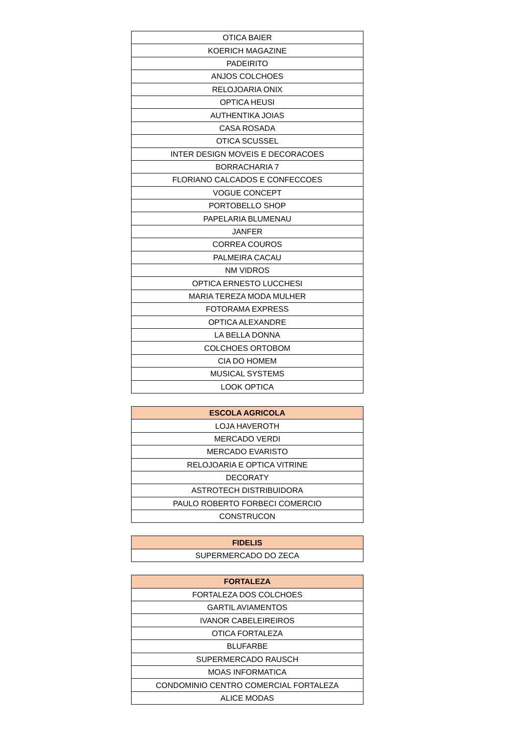| OTICA BAIER |
| KOERICH MAGAZINE |
| PADEIRITO |
| ANJOS COLCHOES |
| RELOJOARIA ONIX |
| OPTICA HEUSI |
| AUTHENTIKA JOIAS |
| CASA ROSADA |
| OTICA SCUSSEL |
| INTER DESIGN MOVEIS E DECORACOES |
| BORRACHARIA 7 |
| FLORIANO CALCADOS E CONFECCOES |
| VOGUE CONCEPT |
| PORTOBELLO SHOP |
| PAPELARIA BLUMENAU |
| JANFER |
| CORREA COUROS |
| PALMEIRA CACAU |
| NM VIDROS |
| OPTICA ERNESTO LUCCHESI |
| MARIA TEREZA MODA MULHER |
| FOTORAMA EXPRESS |
| OPTICA ALEXANDRE |
| LA BELLA DONNA |
| COLCHOES ORTOBOM |
| CIA DO HOMEM |
| MUSICAL SYSTEMS |
| LOOK OPTICA |
| ESCOLA AGRICOLA |
| --- |
| LOJA HAVEROTH |
| MERCADO VERDI |
| MERCADO EVARISTO |
| RELOJOARIA E OPTICA VITRINE |
| DECORATY |
| ASTROTECH DISTRIBUIDORA |
| PAULO ROBERTO FORBECI COMERCIO |
| CONSTRUCON |
| FIDELIS |
| --- |
| SUPERMERCADO DO ZECA |
| FORTALEZA |
| --- |
| FORTALEZA DOS COLCHOES |
| GARTIL AVIAMENTOS |
| IVANOR CABELEIREIROS |
| OTICA FORTALEZA |
| BLUFARBE |
| SUPERMERCADO RAUSCH |
| MOAS INFORMATICA |
| CONDOMINIO CENTRO COMERCIAL FORTALEZA |
| ALICE MODAS |